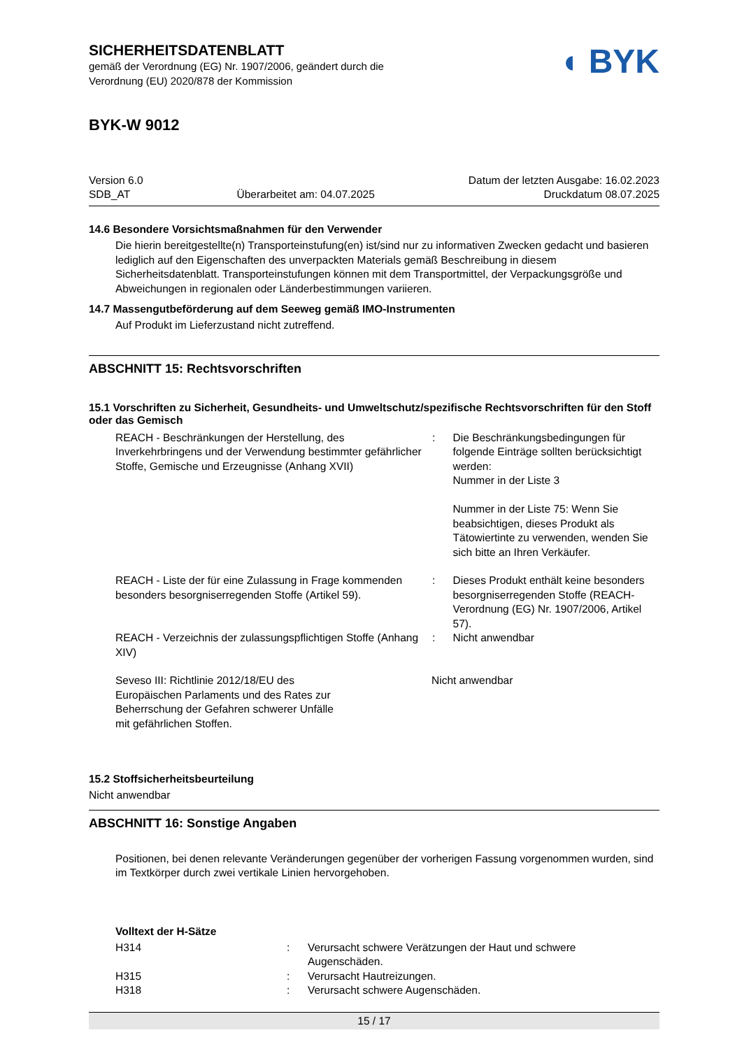◖ BYK
SICHERHEITSDATENBLATT
gemäß der Verordnung (EG) Nr. 1907/2006, geändert durch die
Verordnung (EU) 2020/878 der Kommission
BYK-W 9012
Version 6.0
SDB_AT
Überarbeitet am: 04.07.2025 Datum der letzten Ausgabe: 16.02.2023
Druckdatum 08.07.2025
14.6 Besondere Vorsichtsmaßnahmen für den Verwender
Die hierin bereitgestellte(n) Transporteinstufung(en) ist/sind nur zu informativen Zwecken gedacht und basieren lediglich auf den Eigenschaften des unverpackten Materials gemäß Beschreibung in diesem Sicherheitsdatenblatt. Transporteinstufungen können mit dem Transportmittel, der Verpackungsgröße und Abweichungen in regionalen oder Länderbestimmungen variieren.
14.7 Massengutbeförderung auf dem Seeweg gemäß IMO-Instrumenten
Auf Produkt im Lieferzustand nicht zutreffend.
ABSCHNITT 15: Rechtsvorschriften
15.1 Vorschriften zu Sicherheit, Gesundheits- und Umweltschutz/spezifische Rechtsvorschriften für den Stoff oder das Gemisch
REACH - Beschränkungen der Herstellung, des Inverkehrbringens und der Verwendung bestimmter gefährlicher Stoffe, Gemische und Erzeugnisse (Anhang XVII)
: Die Beschränkungsbedingungen für folgende Einträge sollten berücksichtigt werden:
Nummer in der Liste 3
Nummer in der Liste 75: Wenn Sie beabsichtigen, dieses Produkt als Tätowiertinte zu verwenden, wenden Sie sich bitte an Ihren Verkäufer.
REACH - Liste der für eine Zulassung in Frage kommenden besonders besorgniserregenden Stoffe (Artikel 59).
: Dieses Produkt enthält keine besonders besorgniserregenden Stoffe (REACH-Verordnung (EG) Nr. 1907/2006, Artikel 57).
REACH - Verzeichnis der zulassungspflichtigen Stoffe (Anhang XIV)
: Nicht anwendbar
Seveso III: Richtlinie 2012/18/EU des
Europäischen Parlaments und des Rates zur
Beherrschung der Gefahren schwerer Unfälle
mit gefährlichen Stoffen.
Nicht anwendbar
15.2 Stoffsicherheitsbeurteilung
Nicht anwendbar
ABSCHNITT 16: Sonstige Angaben
Positionen, bei denen relevante Veränderungen gegenüber der vorherigen Fassung vorgenommen wurden, sind im Textkörper durch zwei vertikale Linien hervorgehoben.
Volltext der H-Sätze
H314 : Verursacht schwere Verätzungen der Haut und schwere Augenschäden.
H315 : Verursacht Hautreizungen.
H318 : Verursacht schwere Augenschäden.
15 / 17